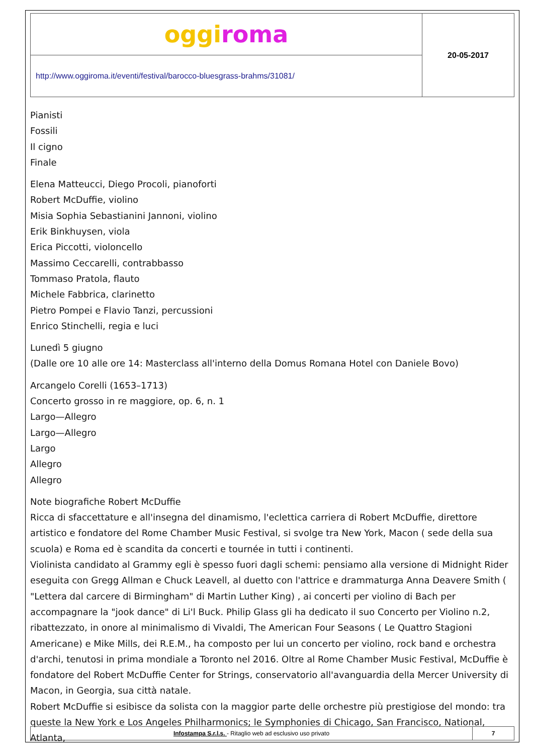| oggi roma | 20-05-2017 |
| http://www.oggiroma.it/eventi/festival/barocco-bluesgrass-brahms/31081/ | |
Pianisti
Fossili
Il cigno
Finale
Elena Matteucci, Diego Procoli, pianoforti
Robert McDuffie, violino
Misia Sophia Sebastianini Jannoni, violino
Erik Binkhuysen, viola
Erica Piccotti, violoncello
Massimo Ceccarelli, contrabbasso
Tommaso Pratola, flauto
Michele Fabbrica, clarinetto
Pietro Pompei e Flavio Tanzi, percussioni
Enrico Stinchelli, regia e luci
Lunedì 5 giugno
(Dalle ore 10 alle ore 14: Masterclass all'interno della Domus Romana Hotel con Daniele Bovo)
Arcangelo Corelli (1653–1713)
Concerto grosso in re maggiore, op. 6, n. 1
Largo—Allegro
Largo—Allegro
Largo
Allegro
Allegro
Note biografiche Robert McDuffie
Ricca di sfaccettature e all'insegna del dinamismo, l'eclettica carriera di Robert McDuffie, direttore artistico e fondatore del Rome Chamber Music Festival, si svolge tra New York, Macon ( sede della sua scuola) e Roma ed è scandita da concerti e tournée in tutti i continenti.
Violinista candidato al Grammy egli è spesso fuori dagli schemi: pensiamo alla versione di Midnight Rider eseguita con Gregg Allman e Chuck Leavell, al duetto con l'attrice e drammaturga Anna Deavere Smith ( "Lettera dal carcere di Birmingham" di Martin Luther King) , ai concerti per violino di Bach per accompagnare la "jook dance" di Li'l Buck. Philip Glass gli ha dedicato il suo Concerto per Violino n.2, ribattezzato, in onore al minimalismo di Vivaldi, The American Four Seasons ( Le Quattro Stagioni Americane) e Mike Mills, dei R.E.M., ha composto per lui un concerto per violino, rock band e orchestra d'archi, tenutosi in prima mondiale a Toronto nel 2016. Oltre al Rome Chamber Music Festival, McDuffie è fondatore del Robert McDuffie Center for Strings, conservatorio all'avanguardia della Mercer University di Macon, in Georgia, sua città natale.
Robert McDuffie si esibisce da solista con la maggior parte delle orchestre più prestigiose del mondo: tra queste la New York e Los Angeles Philharmonics; le Symphonies di Chicago, San Francisco, National, Atlanta,
| Infostampa S.r.l.s. - Ritaglio web ad esclusivo uso privato | 7 |